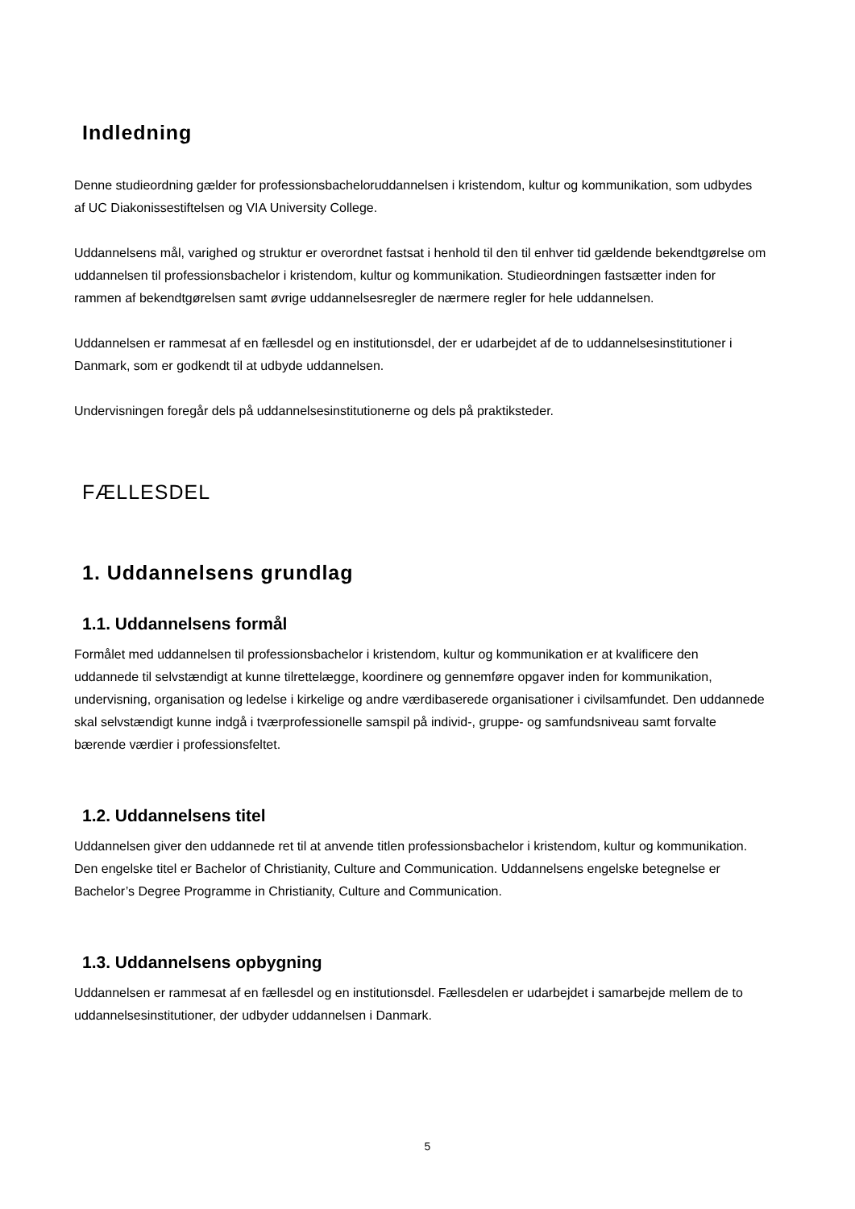Indledning
Denne studieordning gælder for professionsbacheloruddannelsen i kristendom, kultur og kommunikation, som udbydes af UC Diakonissestiftelsen og VIA University College.
Uddannelsens mål, varighed og struktur er overordnet fastsat i henhold til den til enhver tid gældende bekendtgørelse om uddannelsen til professionsbachelor i kristendom, kultur og kommunikation. Studieordningen fastsætter inden for rammen af bekendtgørelsen samt øvrige uddannelsesregler de nærmere regler for hele uddannelsen.
Uddannelsen er rammesat af en fællesdel og en institutionsdel, der er udarbejdet af de to uddannelsesinstitutioner i Danmark, som er godkendt til at udbyde uddannelsen.
Undervisningen foregår dels på uddannelsesinstitutionerne og dels på praktiksteder.
FÆLLESDEL
1. Uddannelsens grundlag
1.1. Uddannelsens formål
Formålet med uddannelsen til professionsbachelor i kristendom, kultur og kommunikation er at kvalificere den uddannede til selvstændigt at kunne tilrettelægge, koordinere og gennemføre opgaver inden for kommunikation, undervisning, organisation og ledelse i kirkelige og andre værdibaserede organisationer i civilsamfundet. Den uddannede skal selvstændigt kunne indgå i tværprofessionelle samspil på individ-, gruppe- og samfundsniveau samt forvalte bærende værdier i professionsfeltet.
1.2. Uddannelsens titel
Uddannelsen giver den uddannede ret til at anvende titlen professionsbachelor i kristendom, kultur og kommunikation. Den engelske titel er Bachelor of Christianity, Culture and Communication. Uddannelsens engelske betegnelse er Bachelor’s Degree Programme in Christianity, Culture and Communication.
1.3. Uddannelsens opbygning
Uddannelsen er rammesat af en fællesdel og en institutionsdel. Fællesdelen er udarbejdet i samarbejde mellem de to uddannelsesinstitutioner, der udbyder uddannelsen i Danmark.
5